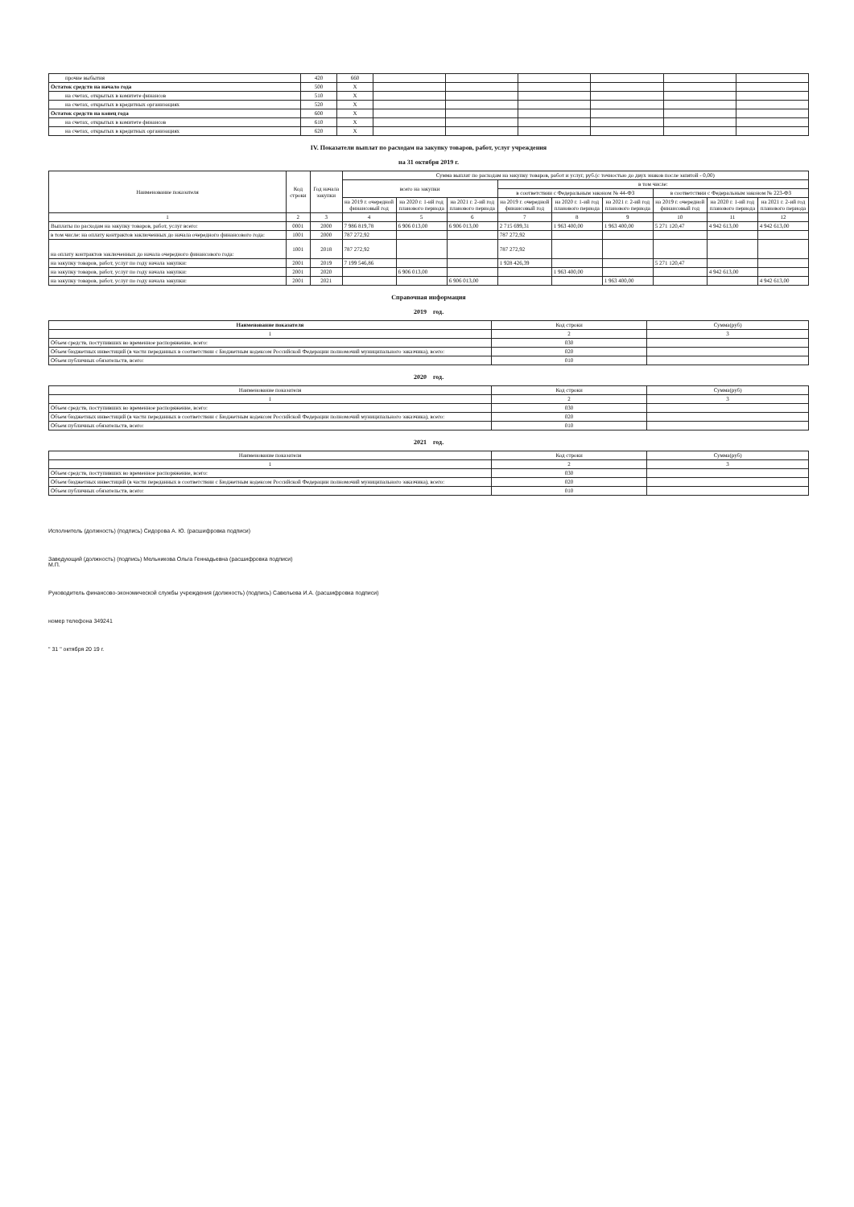| прочие выбытия | 420 | 660 | | | | | | |
| Остаток средств на начало года | 500 | X | | | | | | |
| на счетах, открытых в комитете финансов | 510 | X | | | | | | |
| на счетах, открытых в кредитных организациях | 520 | X | | | | | | |
| Остаток средств на конец года | 600 | X | | | | | | |
| на счетах, открытых в комитете финансов | 610 | X | | | | | | |
| на счетах, открытых в кредитных организациях | 620 | X | | | | | | |
IV. Показатели выплат по расходам на закупку товаров, работ, услуг учреждения
на 31 октября 2019 г.
| Наименование показателя | Код строки | Год начала закупки | Сумма выплат по расходам на закупку товаров, работ и услуг, руб.(с точностью до двух знаков после запятой - 0,00) | | | | | | | | |
| --- | --- | --- | --- | --- | --- | --- | --- | --- | --- | --- | --- |
| | | | всего на закупки | | | в том числе: | | | | | |
| | | | | | | в соответствии с Федеральным законом № 44-ФЗ | | | в соответствии с Федеральным законом № 223-ФЗ | | |
| | | | на 2019 г. очередной финансовый год | на 2020 г. 1-ий год планового периода | на 2021 г. 2-ий год планового периода | на 2019 г. очередной финансовый год | на 2020 г. 1-ий год планового периода | на 2021 г. 2-ий год планового периода | на 2019 г. очередной финансовый год | на 2020 г. 1-ий год планового периода | на 2021 г. 2-ий год планового периода |
| 1 | 2 | 3 | 4 | 5 | 6 | 7 | 8 | 9 | 10 | 11 | 12 |
| Выплаты по расходам на закупку товаров, работ, услуг всего: | 0001 | 2000 | 7 986 819,78 | 6 906 013,00 | 6 906 013,00 | 2 715 699,31 | 1 963 400,00 | 1 963 400,00 | 5 271 120,47 | 4 942 613,00 | 4 942 613,00 |
| в том числе: на оплату контрактов заключенных до начала очередного финансового года: | 1001 | 2000 | 787 272,92 | | | 787 272,92 | | | | | |
| на оплату контрактов заключенных до начала очередного финансового года: | 1001 | 2018 | 787 272,92 | | | 787 272,92 | | | | | |
| на закупку товаров, работ, услуг по году начала закупки: | 2001 | 2019 | 7 199 546,86 | | | 1 928 426,39 | | | 5 271 120,47 | | |
| на закупку товаров, работ, услуг по году начала закупки: | 2001 | 2020 | | 6 906 013,00 | | | 1 963 400,00 | | | 4 942 613,00 | |
| на закупку товаров, работ, услуг по году начала закупки: | 2001 | 2021 | | | 6 906 013,00 | | | 1 963 400,00 | | | 4 942 613,00 |
Справочная информация
2019 год.
| Наименование показателя | Код строки | Сумма(руб) |
| --- | --- | --- |
| 1 | 2 | 3 |
| Объем средств, поступивших во временное распоряжение, всего: | 030 | |
| Объем бюджетных инвестиций (в части переданных в соответствии с Бюджетным кодексом Российской Федерации полномочий муниципального заказчика), всего: | 020 | |
| Объем публичных обязательств, всего: | 010 | |
2020 год.
| Наименование показателя | Код строки | Сумма(руб) |
| --- | --- | --- |
| 1 | 2 | 3 |
| Объем средств, поступивших во временное распоряжение, всего: | 030 | |
| Объем бюджетных инвестиций (в части переданных в соответствии с Бюджетным кодексом Российской Федерации полномочий муниципального заказчика), всего: | 020 | |
| Объем публичных обязательств, всего: | 010 | |
2021 год.
| Наименование показателя | Код строки | Сумма(руб) |
| --- | --- | --- |
| 1 | 2 | 3 |
| Объем средств, поступивших во временное распоряжение, всего: | 030 | |
| Объем бюджетных инвестиций (в части переданных в соответствии с Бюджетным кодексом Российской Федерации полномочий муниципального заказчика), всего: | 020 | |
| Объем публичных обязательств, всего: | 010 | |
Исполнитель (должность) (подпись) Сидорова А. Ю. (расшифровка подписи)
Заведующий (должность) (подпись) Мельникова Ольга Геннадьевна (расшифровка подписи)
М.П.
Руководитель финансово-экономической службы учреждения (должность) (подпись) Савельева И.А. (расшифровка подписи)
номер телефона 349241
" 31 " октября 20 19 г.